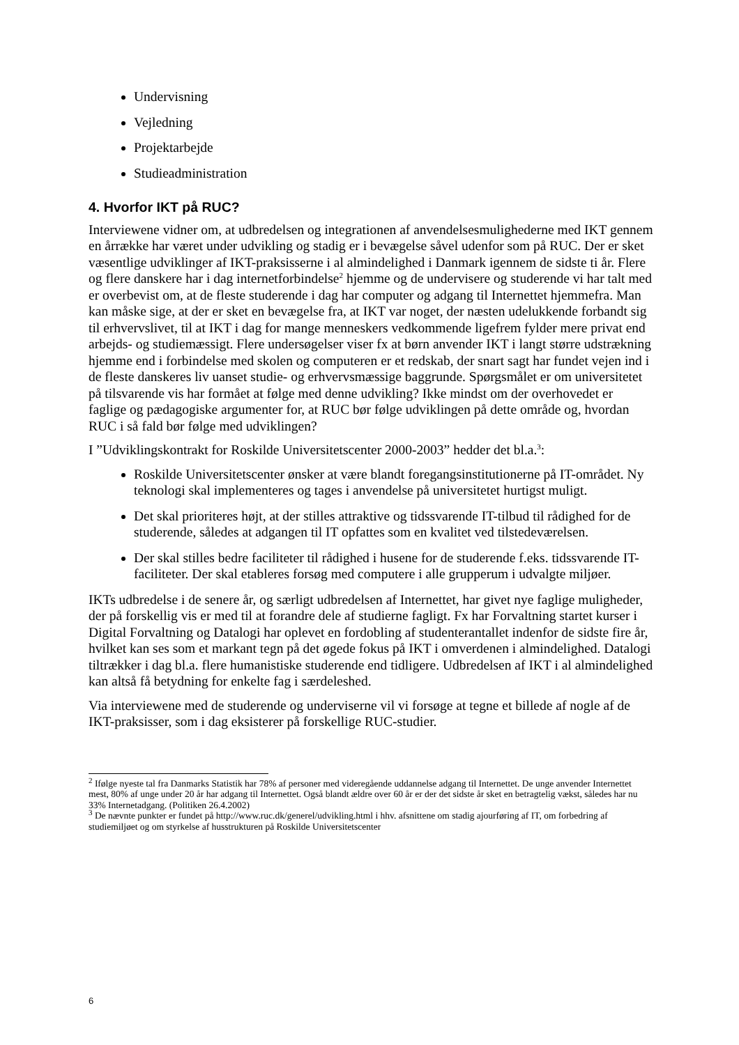Undervisning
Vejledning
Projektarbejde
Studieadministration
4. Hvorfor IKT på RUC?
Interviewene vidner om, at udbredelsen og integrationen af anvendelsesmulighederne med IKT gennem en årrække har været under udvikling og stadig er i bevægelse såvel udenfor som på RUC. Der er sket væsentlige udviklinger af IKT-praksisserne i al almindelighed i Danmark igennem de sidste ti år. Flere og flere danskere har i dag internetforbindelse<sup>2</sup> hjemme og de undervisere og studerende vi har talt med er overbevist om, at de fleste studerende i dag har computer og adgang til Internettet hjemmefra. Man kan måske sige, at der er sket en bevægelse fra, at IKT var noget, der næsten udelukkende forbandt sig til erhvervslivet, til at IKT i dag for mange menneskers vedkommende ligefrem fylder mere privat end arbejds- og studiemæssigt. Flere undersøgelser viser fx at børn anvender IKT i langt større udstrækning hjemme end i forbindelse med skolen og computeren er et redskab, der snart sagt har fundet vejen ind i de fleste danskeres liv uanset studie- og erhvervsmæssige baggrunde. Spørgsmålet er om universitetet på tilsvarende vis har formået at følge med denne udvikling? Ikke mindst om der overhovedet er faglige og pædagogiske argumenter for, at RUC bør følge udviklingen på dette område og, hvordan RUC i så fald bør følge med udviklingen?
I ”Udviklingskontrakt for Roskilde Universitetscenter 2000-2003” hedder det bl.a.<sup>3</sup>:
Roskilde Universitetscenter ønsker at være blandt foregangsinstitutionerne på IT-området. Ny teknologi skal implementeres og tages i anvendelse på universitetet hurtigst muligt.
Det skal prioriteres højt, at der stilles attraktive og tidssvarende IT-tilbud til rådighed for de studerende, således at adgangen til IT opfattes som en kvalitet ved tilstedeværelsen.
Der skal stilles bedre faciliteter til rådighed i husene for de studerende f.eks. tidssvarende IT-faciliteter. Der skal etableres forsøg med computere i alle grupperum i udvalgte miljøer.
IKTs udbredelse i de senere år, og særligt udbredelsen af Internettet, har givet nye faglige muligheder, der på forskellig vis er med til at forandre dele af studierne fagligt. Fx har Forvaltning startet kurser i Digital Forvaltning og Datalogi har oplevet en fordobling af studenterantallet indenfor de sidste fire år, hvilket kan ses som et markant tegn på det øgede fokus på IKT i omverdenen i almindelighed. Datalogi tiltrækker i dag bl.a. flere humanistiske studerende end tidligere. Udbredelsen af IKT i al almindelighed kan altså få betydning for enkelte fag i særdeleshed.
Via interviewene med de studerende og underviserne vil vi forsøge at tegne et billede af nogle af de IKT-praksisser, som i dag eksisterer på forskellige RUC-studier.
<sup>2</sup> Ifølge nyeste tal fra Danmarks Statistik har 78% af personer med videregående uddannelse adgang til Internettet. De unge anvender Internettet mest, 80% af unge under 20 år har adgang til Internettet. Også blandt ældre over 60 år er der det sidste år sket en betragtelig vækst, således har nu 33% Internetadgang. (Politiken 26.4.2002)
<sup>3</sup> De nævnte punkter er fundet på http://www.ruc.dk/generel/udvikling.html i hhv. afsnittene om stadig ajourføring af IT, om forbedring af studiemiljøet og om styrkelse af husstrukturen på Roskilde Universitetscenter
6